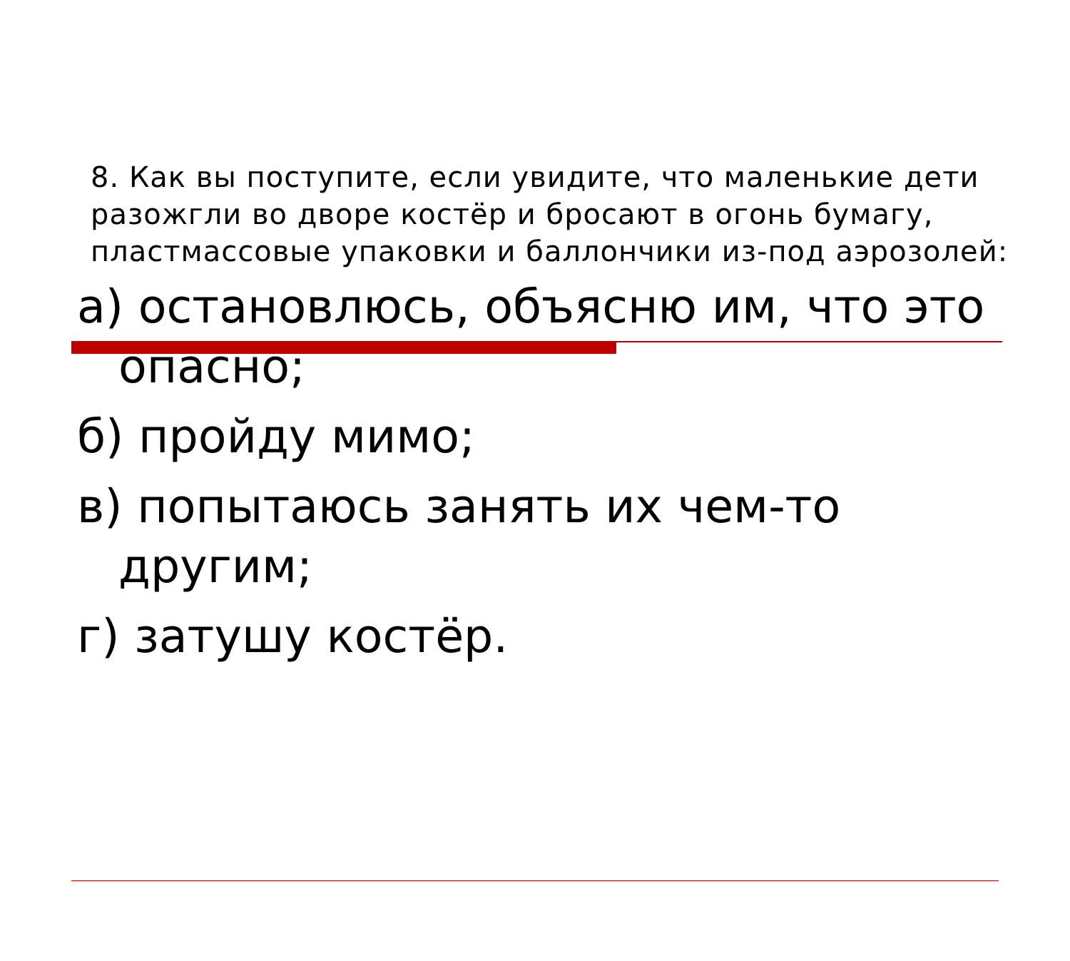8. Как вы поступите, если увидите, что маленькие дети разожгли во дворе костёр и бросают в огонь бумагу, пластмассовые упаковки и баллончики из-под аэрозолей:
а) остановлюсь, объясню им, что это опасно;
б) пройду мимо;
в) попытаюсь занять их чем-то другим;
г) затушу костёр.